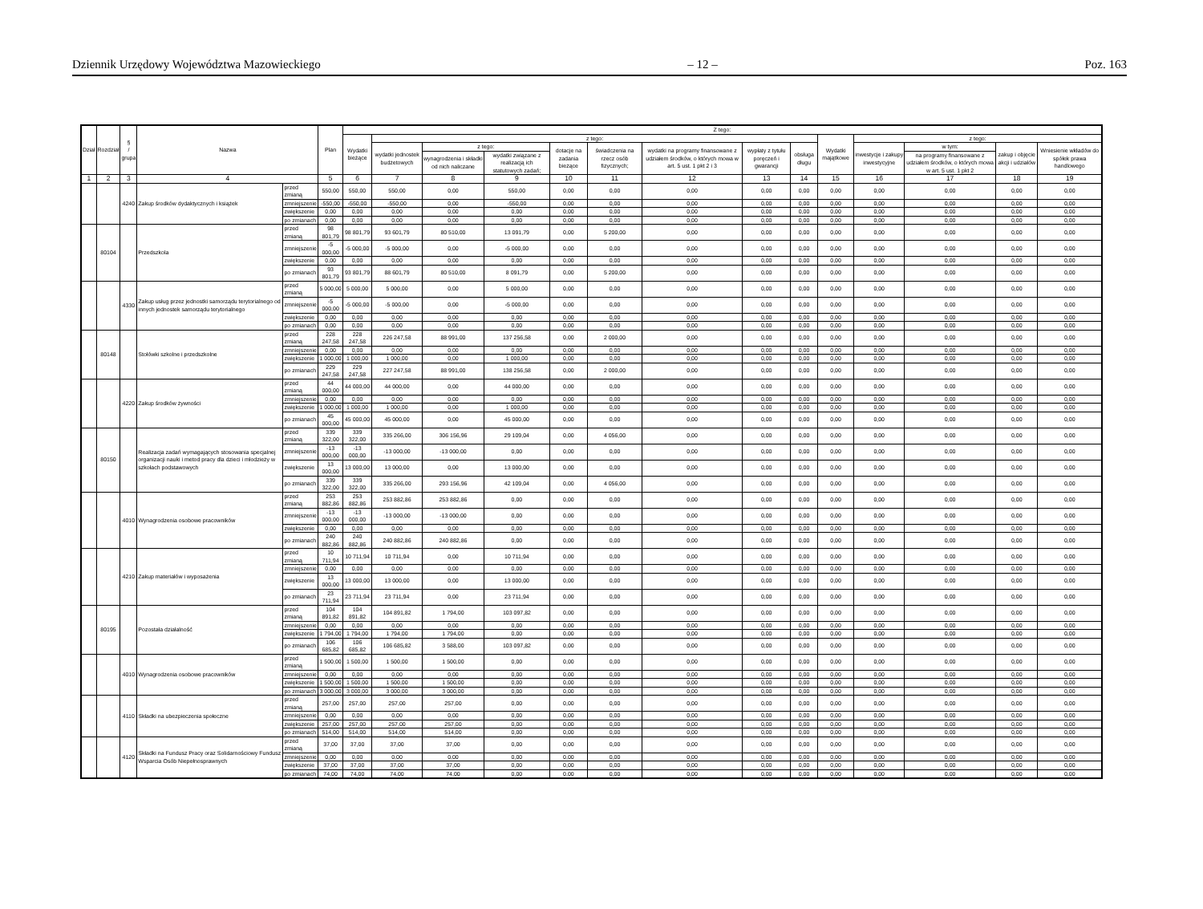Dziennik Urzędowy Województwa Mazowieckiego – 12 – Poz. 163
| Dział | Rozdział | § / grupa | Nazwa | | Plan | Z tego: | | | | | | | | | | | | | |
| --- | --- | --- | --- | --- | --- | --- | --- | --- | --- | --- | --- | --- | --- | --- | --- | --- | --- | --- | --- |
| | | | | | | Wydatki bieżące | z tego: | | | | | | | | Wydatki majątkowe | z tego: | | | |
| | | | | | | | wydatki jednostek budżetowych | z tego: | | dotacje na zadania bieżące | świadczenia na rzecz osób fizycznych; | wydatki na programy finansowane z udziałem środków, o których mowa w art. 5 ust. 1 pkt 2 i 3 | wypłaty z tytułu poręczeń i gwarancji | obsługa długu | | inwestycje i zakupy inwestycyjne | w tym: | zakup i objęcie akcji i udziałów | Wniesienie wkładów do spółek prawa handlowego |
| | | | | | | | | wynagrodzenia i składki od nich naliczane | wydatki związane z realizacją ich statutowych zadań; | | | | | | | | na programy finansowane z udziałem środków, o których mowa w art. 5 ust. 1 pkt 2 | | |
| 1 | 2 | 3 | 4 | | 5 | 6 | 7 | 8 | 9 | 10 | 11 | 12 | 13 | 14 | 15 | 16 | 17 | 18 | 19 |
| | | 4240 | Zakup środków dydaktycznych i książek | przed zmianą | 550,00 | 550,00 | 550,00 | 0,00 | 550,00 | 0,00 | 0,00 | 0,00 | 0,00 | 0,00 | 0,00 | 0,00 | 0,00 | 0,00 | 0,00 |
| | | | | zmniejszenie | -550,00 | -550,00 | -550,00 | 0,00 | -550,00 | 0,00 | 0,00 | 0,00 | 0,00 | 0,00 | 0,00 | 0,00 | 0,00 | 0,00 | 0,00 |
| | | | | zwiększenie | 0,00 | 0,00 | 0,00 | 0,00 | 0,00 | 0,00 | 0,00 | 0,00 | 0,00 | 0,00 | 0,00 | 0,00 | 0,00 | 0,00 | 0,00 |
| | | | | po zmianach | 0,00 | 0,00 | 0,00 | 0,00 | 0,00 | 0,00 | 0,00 | 0,00 | 0,00 | 0,00 | 0,00 | 0,00 | 0,00 | 0,00 | 0,00 |
| | 80104 | | Przedszkola | przed zmianą | 98 801,79 | 98 801,79 | 93 601,79 | 80 510,00 | 13 091,79 | 0,00 | 5 200,00 | 0,00 | 0,00 | 0,00 | 0,00 | 0,00 | 0,00 | 0,00 | 0,00 |
| | | | | zmniejszenie | -5 000,00 | -5 000,00 | -5 000,00 | 0,00 | -5 000,00 | 0,00 | 0,00 | 0,00 | 0,00 | 0,00 | 0,00 | 0,00 | 0,00 | 0,00 | 0,00 |
| | | | | zwiększenie | 0,00 | 0,00 | 0,00 | 0,00 | 0,00 | 0,00 | 0,00 | 0,00 | 0,00 | 0,00 | 0,00 | 0,00 | 0,00 | 0,00 | 0,00 |
| | | | | po zmianach | 93 801,79 | 93 801,79 | 88 601,79 | 80 510,00 | 8 091,79 | 0,00 | 5 200,00 | 0,00 | 0,00 | 0,00 | 0,00 | 0,00 | 0,00 | 0,00 | 0,00 |
| | | 4330 | Zakup usług przez jednostki samorządu terytorialnego od innych jednostek samorządu terytorialnego | przed zmianą | 5 000,00 | 5 000,00 | 5 000,00 | 0,00 | 5 000,00 | 0,00 | 0,00 | 0,00 | 0,00 | 0,00 | 0,00 | 0,00 | 0,00 | 0,00 | 0,00 |
| | | | | zmniejszenie | -5 000,00 | -5 000,00 | -5 000,00 | 0,00 | -5 000,00 | 0,00 | 0,00 | 0,00 | 0,00 | 0,00 | 0,00 | 0,00 | 0,00 | 0,00 | 0,00 |
| | | | | zwiększenie | 0,00 | 0,00 | 0,00 | 0,00 | 0,00 | 0,00 | 0,00 | 0,00 | 0,00 | 0,00 | 0,00 | 0,00 | 0,00 | 0,00 | 0,00 |
| | | | | po zmianach | 0,00 | 0,00 | 0,00 | 0,00 | 0,00 | 0,00 | 0,00 | 0,00 | 0,00 | 0,00 | 0,00 | 0,00 | 0,00 | 0,00 | 0,00 |
| | 80148 | | Stołówki szkolne i przedszkolne | przed zmianą | 228 247,58 | 228 247,58 | 226 247,58 | 88 991,00 | 137 256,58 | 0,00 | 2 000,00 | 0,00 | 0,00 | 0,00 | 0,00 | 0,00 | 0,00 | 0,00 | 0,00 |
| | | | | zmniejszenie | 0,00 | 0,00 | 0,00 | 0,00 | 0,00 | 0,00 | 0,00 | 0,00 | 0,00 | 0,00 | 0,00 | 0,00 | 0,00 | 0,00 | 0,00 |
| | | | | zwiększenie | 1 000,00 | 1 000,00 | 1 000,00 | 0,00 | 1 000,00 | 0,00 | 0,00 | 0,00 | 0,00 | 0,00 | 0,00 | 0,00 | 0,00 | 0,00 | 0,00 |
| | | | | po zmianach | 229 247,58 | 229 247,58 | 227 247,58 | 88 991,00 | 138 256,58 | 0,00 | 2 000,00 | 0,00 | 0,00 | 0,00 | 0,00 | 0,00 | 0,00 | 0,00 | 0,00 |
| | | 4220 | Zakup środków żywności | przed zmianą | 44 000,00 | 44 000,00 | 44 000,00 | 0,00 | 44 000,00 | 0,00 | 0,00 | 0,00 | 0,00 | 0,00 | 0,00 | 0,00 | 0,00 | 0,00 | 0,00 |
| | | | | zmniejszenie | 0,00 | 0,00 | 0,00 | 0,00 | 0,00 | 0,00 | 0,00 | 0,00 | 0,00 | 0,00 | 0,00 | 0,00 | 0,00 | 0,00 | 0,00 |
| | | | | zwiększenie | 1 000,00 | 1 000,00 | 1 000,00 | 0,00 | 1 000,00 | 0,00 | 0,00 | 0,00 | 0,00 | 0,00 | 0,00 | 0,00 | 0,00 | 0,00 | 0,00 |
| | | | | po zmianach | 45 000,00 | 45 000,00 | 45 000,00 | 0,00 | 45 000,00 | 0,00 | 0,00 | 0,00 | 0,00 | 0,00 | 0,00 | 0,00 | 0,00 | 0,00 | 0,00 |
| | 80150 | | Realizacja zadań wymagających stosowania specjalnej organizacji nauki i metod pracy dla dzieci i młodzieży w szkołach podstawowych | przed zmianą | 339 322,00 | 339 322,00 | 335 266,00 | 306 156,96 | 29 109,04 | 0,00 | 4 056,00 | 0,00 | 0,00 | 0,00 | 0,00 | 0,00 | 0,00 | 0,00 | 0,00 |
| | | | | zmniejszenie | -13 000,00 | -13 000,00 | -13 000,00 | -13 000,00 | 0,00 | 0,00 | 0,00 | 0,00 | 0,00 | 0,00 | 0,00 | 0,00 | 0,00 | 0,00 | 0,00 |
| | | | | zwiększenie | 13 000,00 | 13 000,00 | 13 000,00 | 0,00 | 13 000,00 | 0,00 | 0,00 | 0,00 | 0,00 | 0,00 | 0,00 | 0,00 | 0,00 | 0,00 | 0,00 |
| | | | | po zmianach | 339 322,00 | 339 322,00 | 335 266,00 | 293 156,96 | 42 109,04 | 0,00 | 4 056,00 | 0,00 | 0,00 | 0,00 | 0,00 | 0,00 | 0,00 | 0,00 | 0,00 |
| | | 4010 | Wynagrodzenia osobowe pracowników | przed zmianą | 253 882,86 | 253 882,86 | 253 882,86 | 253 882,86 | 0,00 | 0,00 | 0,00 | 0,00 | 0,00 | 0,00 | 0,00 | 0,00 | 0,00 | 0,00 | 0,00 |
| | | | | zmniejszenie | -13 000,00 | -13 000,00 | -13 000,00 | -13 000,00 | 0,00 | 0,00 | 0,00 | 0,00 | 0,00 | 0,00 | 0,00 | 0,00 | 0,00 | 0,00 | 0,00 |
| | | | | zwiększenie | 0,00 | 0,00 | 0,00 | 0,00 | 0,00 | 0,00 | 0,00 | 0,00 | 0,00 | 0,00 | 0,00 | 0,00 | 0,00 | 0,00 | 0,00 |
| | | | | po zmianach | 240 882,86 | 240 882,86 | 240 882,86 | 240 882,86 | 0,00 | 0,00 | 0,00 | 0,00 | 0,00 | 0,00 | 0,00 | 0,00 | 0,00 | 0,00 | 0,00 |
| | | 4210 | Zakup materiałów i wyposażenia | przed zmianą | 10 711,94 | 10 711,94 | 10 711,94 | 0,00 | 10 711,94 | 0,00 | 0,00 | 0,00 | 0,00 | 0,00 | 0,00 | 0,00 | 0,00 | 0,00 | 0,00 |
| | | | | zmniejszenie | 0,00 | 0,00 | 0,00 | 0,00 | 0,00 | 0,00 | 0,00 | 0,00 | 0,00 | 0,00 | 0,00 | 0,00 | 0,00 | 0,00 | 0,00 |
| | | | | zwiększenie | 13 000,00 | 13 000,00 | 13 000,00 | 0,00 | 13 000,00 | 0,00 | 0,00 | 0,00 | 0,00 | 0,00 | 0,00 | 0,00 | 0,00 | 0,00 | 0,00 |
| | | | | po zmianach | 23 711,94 | 23 711,94 | 23 711,94 | 0,00 | 23 711,94 | 0,00 | 0,00 | 0,00 | 0,00 | 0,00 | 0,00 | 0,00 | 0,00 | 0,00 | 0,00 |
| | 80195 | | Pozostała działalność | przed zmianą | 104 891,82 | 104 891,82 | 104 891,82 | 1 794,00 | 103 097,82 | 0,00 | 0,00 | 0,00 | 0,00 | 0,00 | 0,00 | 0,00 | 0,00 | 0,00 | 0,00 |
| | | | | zmniejszenie | 0,00 | 0,00 | 0,00 | 0,00 | 0,00 | 0,00 | 0,00 | 0,00 | 0,00 | 0,00 | 0,00 | 0,00 | 0,00 | 0,00 | 0,00 |
| | | | | zwiększenie | 1 794,00 | 1 794,00 | 1 794,00 | 1 794,00 | 0,00 | 0,00 | 0,00 | 0,00 | 0,00 | 0,00 | 0,00 | 0,00 | 0,00 | 0,00 | 0,00 |
| | | | | po zmianach | 106 685,82 | 106 685,82 | 106 685,82 | 3 588,00 | 103 097,82 | 0,00 | 0,00 | 0,00 | 0,00 | 0,00 | 0,00 | 0,00 | 0,00 | 0,00 | 0,00 |
| | | 4010 | Wynagrodzenia osobowe pracowników | przed zmianą | 1 500,00 | 1 500,00 | 1 500,00 | 1 500,00 | 0,00 | 0,00 | 0,00 | 0,00 | 0,00 | 0,00 | 0,00 | 0,00 | 0,00 | 0,00 | 0,00 |
| | | | | zmniejszenie | 0,00 | 0,00 | 0,00 | 0,00 | 0,00 | 0,00 | 0,00 | 0,00 | 0,00 | 0,00 | 0,00 | 0,00 | 0,00 | 0,00 | 0,00 |
| | | | | zwiększenie | 1 500,00 | 1 500,00 | 1 500,00 | 1 500,00 | 0,00 | 0,00 | 0,00 | 0,00 | 0,00 | 0,00 | 0,00 | 0,00 | 0,00 | 0,00 | 0,00 |
| | | | | po zmianach | 3 000,00 | 3 000,00 | 3 000,00 | 3 000,00 | 0,00 | 0,00 | 0,00 | 0,00 | 0,00 | 0,00 | 0,00 | 0,00 | 0,00 | 0,00 | 0,00 |
| | | 4110 | Składki na ubezpieczenia społeczne | przed zmianą | 257,00 | 257,00 | 257,00 | 257,00 | 0,00 | 0,00 | 0,00 | 0,00 | 0,00 | 0,00 | 0,00 | 0,00 | 0,00 | 0,00 | 0,00 |
| | | | | zmniejszenie | 0,00 | 0,00 | 0,00 | 0,00 | 0,00 | 0,00 | 0,00 | 0,00 | 0,00 | 0,00 | 0,00 | 0,00 | 0,00 | 0,00 | 0,00 |
| | | | | zwiększenie | 257,00 | 257,00 | 257,00 | 257,00 | 0,00 | 0,00 | 0,00 | 0,00 | 0,00 | 0,00 | 0,00 | 0,00 | 0,00 | 0,00 | 0,00 |
| | | | | po zmianach | 514,00 | 514,00 | 514,00 | 514,00 | 0,00 | 0,00 | 0,00 | 0,00 | 0,00 | 0,00 | 0,00 | 0,00 | 0,00 | 0,00 | 0,00 |
| | | 4120 | Składki na Fundusz Pracy oraz Solidarnościowy Fundusz Wsparcia Osób Niepełnosprawnych | przed zmianą | 37,00 | 37,00 | 37,00 | 37,00 | 0,00 | 0,00 | 0,00 | 0,00 | 0,00 | 0,00 | 0,00 | 0,00 | 0,00 | 0,00 | 0,00 |
| | | | | zmniejszenie | 0,00 | 0,00 | 0,00 | 0,00 | 0,00 | 0,00 | 0,00 | 0,00 | 0,00 | 0,00 | 0,00 | 0,00 | 0,00 | 0,00 | 0,00 |
| | | | | zwiększenie | 37,00 | 37,00 | 37,00 | 37,00 | 0,00 | 0,00 | 0,00 | 0,00 | 0,00 | 0,00 | 0,00 | 0,00 | 0,00 | 0,00 | 0,00 |
| | | | | po zmianach | 74,00 | 74,00 | 74,00 | 74,00 | 0,00 | 0,00 | 0,00 | 0,00 | 0,00 | 0,00 | 0,00 | 0,00 | 0,00 | 0,00 | 0,00 |